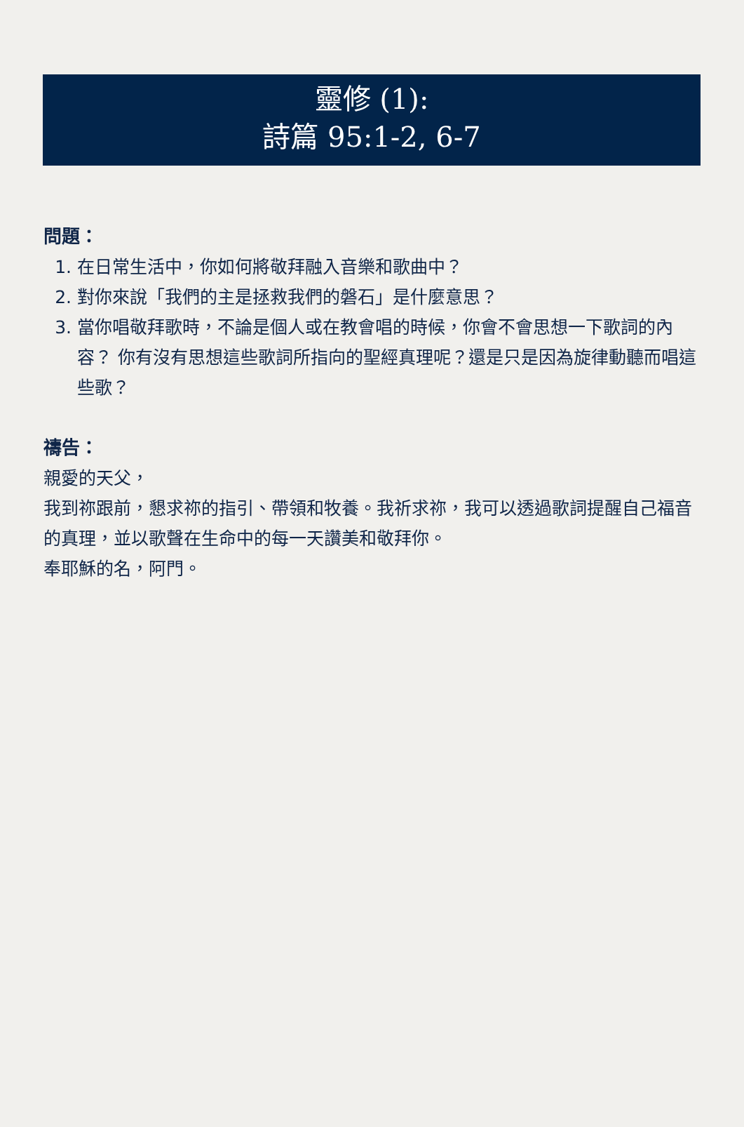靈修 (1):
詩篇 95:1-2, 6-7
問題：
1. 在日常生活中，你如何將敬拜融入音樂和歌曲中？
2. 對你來說「我們的主是拯救我們的磐石」是什麼意思？
3. 當你唱敬拜歌時，不論是個人或在教會唱的時候，你會不會思想一下歌詞的內容？ 你有沒有思想這些歌詞所指向的聖經真理呢？還是只是因為旋律動聽而唱這些歌？
禱告：
親愛的天父，
我到祢跟前，懇求祢的指引、帶領和牧養。我祈求祢，我可以透過歌詞提醒自己福音的真理，並以歌聲在生命中的每一天讚美和敬拜你。
奉耶穌的名，阿門。